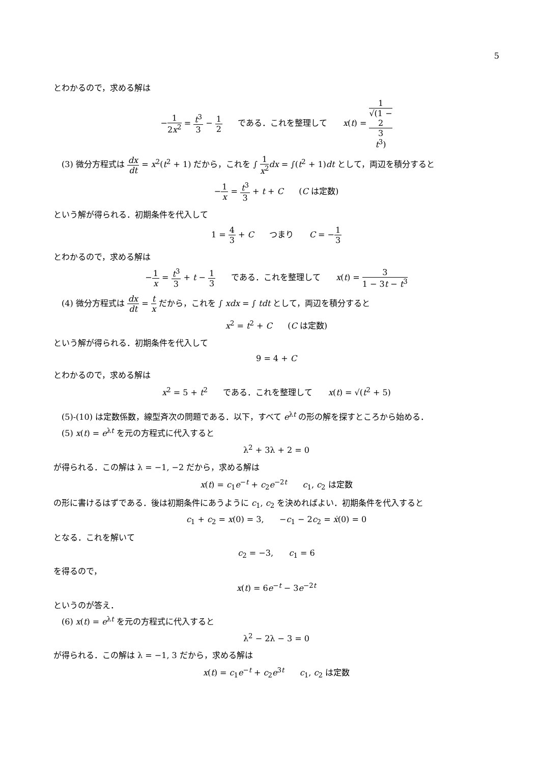5
とわかるので，求める解は
−1 2x<sup>2</sup> = t<sup>3</sup> 3 − 1 2 である．これを整理して x(t) = 1 √(1 −
2
3
t<sup>3</sup>)
(3) 微分方程式は dx dt = x<sup>2</sup>(t<sup>2</sup> + 1) だから，これを ∫ 1 x<sup>2</sup> dx = ∫(t<sup>2</sup> + 1)dt として，両辺を積分すると
−1 x = t<sup>3</sup> 3 + t + C (C は定数)
という解が得られる．初期条件を代入して
1 = 4 3 + C つまり C = −1 3
とわかるので，求める解は
−1 x = t<sup>3</sup> 3 + t − 1 3 である．これを整理して x(t) = 3 1 − 3t − t<sup>3</sup>
(4) 微分方程式は dx dt = t x だから，これを ∫ xdx = ∫ tdt として，両辺を積分すると
x<sup>2</sup> = t<sup>2</sup> + C (C は定数)
という解が得られる．初期条件を代入して
9 = 4 + C
とわかるので，求める解は
x<sup>2</sup> = 5 + t<sup>2</sup> である．これを整理して x(t) = √(t<sup>2</sup> + 5)
(5)-(10) は定数係数，線型斉次の問題である．以下，すべて e<sup>λt</sup> の形の解を探すところから始める．
(5) x(t) = e<sup>λt</sup> を元の方程式に代入すると
λ<sup>2</sup> + 3λ + 2 = 0
が得られる．この解は λ = −1, −2 だから，求める解は
x(t) = c<sub>1</sub>e<sup>−t</sup> + c<sub>2</sub>e<sup>−2t</sup> c<sub>1</sub>, c<sub>2</sub> は定数
の形に書けるはずである．後は初期条件にあうように c<sub>1</sub>, c<sub>2</sub> を決めればよい．初期条件を代入すると
c<sub>1</sub> + c<sub>2</sub> = x(0) = 3, −c<sub>1</sub> − 2c<sub>2</sub> = ẋ(0) = 0
となる．これを解いて
c<sub>2</sub> = −3, c<sub>1</sub> = 6
を得るので，
x(t) = 6e<sup>−t</sup> − 3e<sup>−2t</sup>
というのが答え．
(6) x(t) = e<sup>λt</sup> を元の方程式に代入すると
λ<sup>2</sup> − 2λ − 3 = 0
が得られる．この解は λ = −1, 3 だから，求める解は
x(t) = c<sub>1</sub>e<sup>−t</sup> + c<sub>2</sub>e<sup>3t</sup> c<sub>1</sub>, c<sub>2</sub> は定数